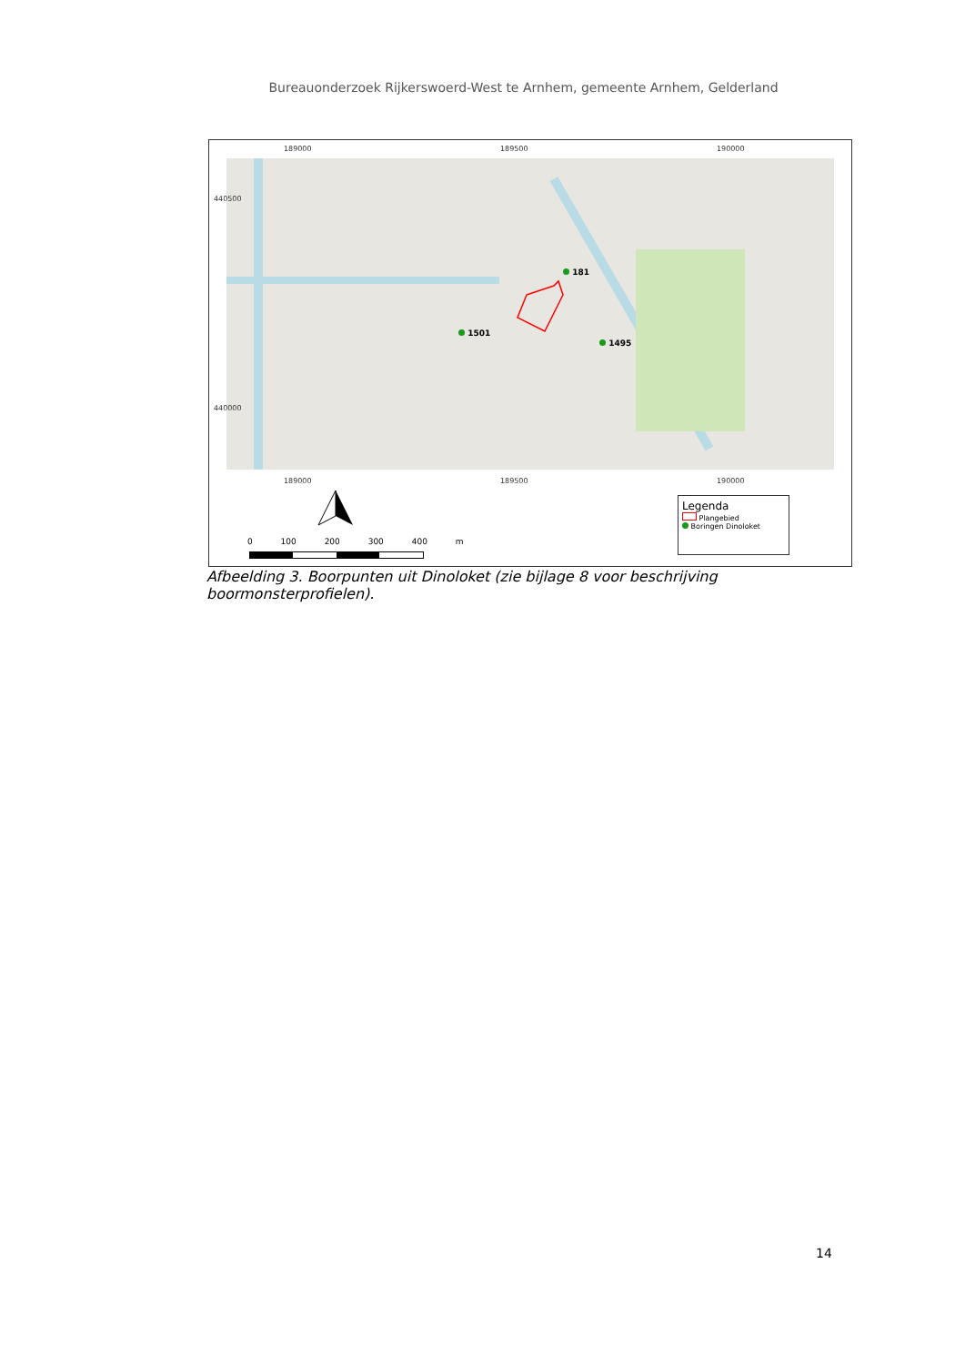Bureauonderzoek Rijkerswoerd-West te Arnhem, gemeente Arnhem, Gelderland
189000 189500 190000
181
1501
1495
440500
440000
189000 189500 190000
0 100 200 300 400 m
Legenda
Plangebied
Boringen Dinoloket
Afbeelding 3. Boorpunten uit Dinoloket (zie bijlage 8 voor beschrijving boormonsterprofielen).
14